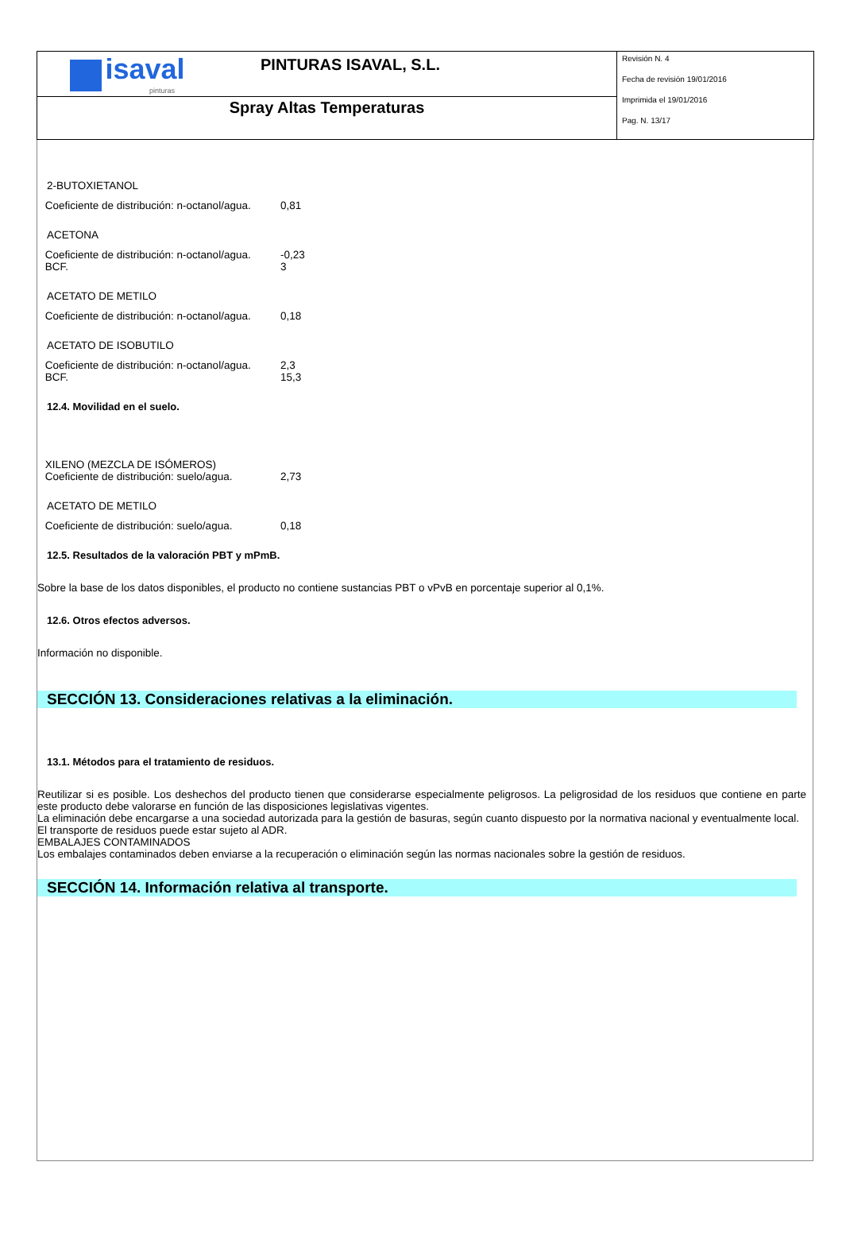| isaval pinturas PINTURAS ISAVAL, S.L. | Revisión N. 4 Fecha de revisión 19/01/2016 Imprimida el 19/01/2016 Pag. N. 13/17 |
| Spray Altas Temperaturas | |
2-BUTOXIETANOL
Coeficiente de distribución: n-octanol/agua.
0,81
ACETONA
Coeficiente de distribución: n-octanol/agua.
-0,23
BCF. 3
ACETATO DE METILO
Coeficiente de distribución: n-octanol/agua.
0,18
ACETATO DE ISOBUTILO
Coeficiente de distribución: n-octanol/agua.
2,3
BCF. 15,3
12.4. Movilidad en el suelo.
XILENO (MEZCLA DE ISÓMEROS)
Coeficiente de distribución: suelo/agua.
2,73
ACETATO DE METILO
Coeficiente de distribución: suelo/agua.
0,18
12.5. Resultados de la valoración PBT y mPmB.
Sobre la base de los datos disponibles, el producto no contiene sustancias PBT o vPvB en porcentaje superior al 0,1%.
12.6. Otros efectos adversos.
Información no disponible.
SECCIÓN 13. Consideraciones relativas a la eliminación.
13.1. Métodos para el tratamiento de residuos.
Reutilizar si es posible. Los deshechos del producto tienen que considerarse especialmente peligrosos. La peligrosidad de los residuos que contiene en parte este producto debe valorarse en función de las disposiciones legislativas vigentes.
La eliminación debe encargarse a una sociedad autorizada para la gestión de basuras, según cuanto dispuesto por la normativa nacional y eventualmente local.
El transporte de residuos puede estar sujeto al ADR.
EMBALAJES CONTAMINADOS
Los embalajes contaminados deben enviarse a la recuperación o eliminación según las normas nacionales sobre la gestión de residuos.
SECCIÓN 14. Información relativa al transporte.